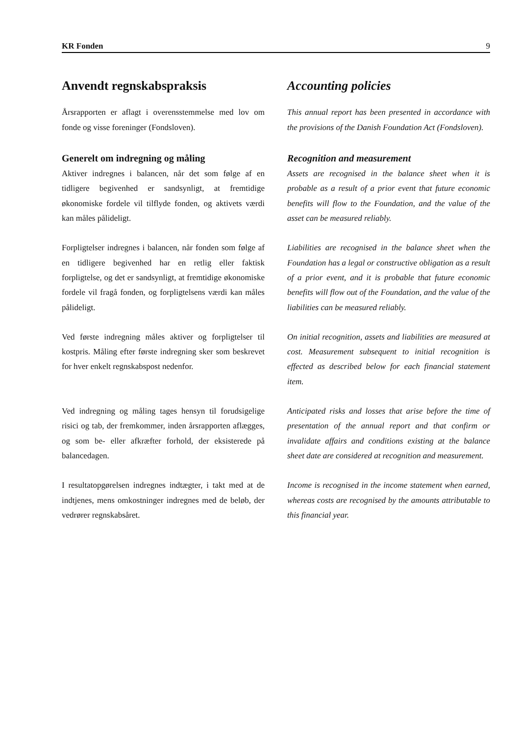KR Fonden 9
Anvendt regnskabspraksis Accounting policies
Årsrapporten er aflagt i overensstemmelse med lov om fonde og visse foreninger (Fondsloven).
This annual report has been presented in accordance with the provisions of the Danish Foundation Act (Fondsloven).
Generelt om indregning og måling
Aktiver indregnes i balancen, når det som følge af en tidligere begivenhed er sandsynligt, at fremtidige økonomiske fordele vil tilflyde fonden, og aktivets værdi kan måles pålideligt.
Recognition and measurement
Assets are recognised in the balance sheet when it is probable as a result of a prior event that future economic benefits will flow to the Foundation, and the value of the asset can be measured reliably.
Forpligtelser indregnes i balancen, når fonden som følge af en tidligere begivenhed har en retlig eller faktisk forpligtelse, og det er sandsynligt, at fremtidige økonomiske fordele vil fragå fonden, og forpligtelsens værdi kan måles pålideligt.
Liabilities are recognised in the balance sheet when the Foundation has a legal or constructive obligation as a result of a prior event, and it is probable that future economic benefits will flow out of the Foundation, and the value of the liabilities can be measured reliably.
Ved første indregning måles aktiver og forpligtelser til kostpris. Måling efter første indregning sker som beskrevet for hver enkelt regnskabspost nedenfor.
On initial recognition, assets and liabilities are measured at cost. Measurement subsequent to initial recognition is effected as described below for each financial statement item.
Ved indregning og måling tages hensyn til forudsigelige risici og tab, der fremkommer, inden årsrapporten aflægges, og som be- eller afkræfter forhold, der eksisterede på balancedagen.
Anticipated risks and losses that arise before the time of presentation of the annual report and that confirm or invalidate affairs and conditions existing at the balance sheet date are considered at recognition and measurement.
I resultatopgørelsen indregnes indtægter, i takt med at de indtjenes, mens omkostninger indregnes med de beløb, der vedrører regnskabsåret.
Income is recognised in the income statement when earned, whereas costs are recognised by the amounts attributable to this financial year.